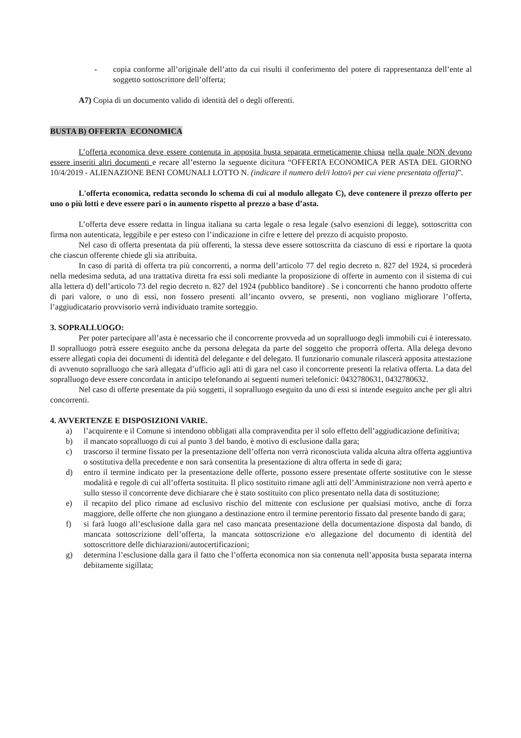- copia conforme all’originale dell’atto da cui risulti il conferimento del potere di rappresentanza dell’ente al soggetto sottoscrittore dell’offerta;
A7) Copia di un documento valido di identità del o degli offerenti.
BUSTA B) OFFERTA ECONOMICA
L’offerta economica deve essere contenuta in apposita busta separata ermeticamente chiusa nella quale NON devono essere inseriti altri documenti e recare all’esterno la seguente dicitura “OFFERTA ECONOMICA PER ASTA DEL GIORNO 10/4/2019 - ALIENAZIONE BENI COMUNALI LOTTO N. (indicare il numero del/i lotto/i per cui viene presentata offerta)”.
L'offerta economica, redatta secondo lo schema di cui al modulo allegato C), deve contenere il prezzo offerto per uno o più lotti e deve essere pari o in aumento rispetto al prezzo a base d’asta.
L’offerta deve essere redatta in lingua italiana su carta legale o resa legale (salvo esenzioni di legge), sottoscritta con firma non autenticata, leggibile e per esteso con l’indicazione in cifre e lettere del prezzo di acquisto proposto.
Nel caso di offerta presentata da più offerenti, la stessa deve essere sottoscritta da ciascuno di essi e riportare la quota che ciascun offerente chiede gli sia attribuita.
In caso di parità di offerta tra più concorrenti, a norma dell’articolo 77 del regio decreto n. 827 del 1924, si procederà nella medesima seduta, ad una trattativa diretta fra essi soli mediante la proposizione di offerte in aumento con il sistema di cui alla lettera d) dell’articolo 73 del regio decreto n. 827 del 1924 (pubblico banditore) . Se i concorrenti che hanno prodotto offerte di pari valore, o uno di essi, non fossero presenti all’incanto ovvero, se presenti, non vogliano migliorare l’offerta, l’aggiudicatario provvisorio verrà individuato tramite sorteggio.
3. SOPRALLUOGO:
Per poter partecipare all’asta è necessario che il concorrente provveda ad un sopralluogo degli immobili cui è interessato. Il sopralluogo potrà essere eseguito anche da persona delegata da parte del soggetto che proporrà offerta. Alla delega devono essere allegati copia dei documenti di identità del delegante e del delegato. Il funzionario comunale rilascerà apposita attestazione di avvenuto sopralluogo che sarà allegata d’ufficio agli atti di gara nel caso il concorrente presenti la relativa offerta. La data del sopralluogo deve essere concordata in anticipo telefonando ai seguenti numeri telefonici: 0432780631, 0432780632.
Nel caso di offerte presentate da più soggetti, il sopralluogo eseguito da uno di essi si intende eseguito anche per gli altri concorrenti.
4. AVVERTENZE E DISPOSIZIONI VARIE.
a) l’acquirente e il Comune si intendono obbligati alla compravendita per il solo effetto dell’aggiudicazione definitiva;
b) il mancato sopralluogo di cui al punto 3 del bando, è motivo di esclusione dalla gara;
c) trascorso il termine fissato per la presentazione dell’offerta non verrà riconosciuta valida alcuna altra offerta aggiuntiva o sostitutiva della precedente e non sarà consentita la presentazione di altra offerta in sede di gara;
d) entro il termine indicato per la presentazione delle offerte, possono essere presentate offerte sostitutive con le stesse modalità e regole di cui all’offerta sostituita. Il plico sostituito rimane agli atti dell’Amministrazione non verrà aperto e sullo stesso il concorrente deve dichiarare che è stato sostituito con plico presentato nella data di sostituzione;
e) il recapito del plico rimane ad esclusivo rischio del mittente con esclusione per qualsiasi motivo, anche di forza maggiore, delle offerte che non giungano a destinazione entro il termine perentorio fissato dal presente bando di gara;
f) si farà luogo all’esclusione dalla gara nel caso mancata presentazione della documentazione disposta dal bando, di mancata sottoscrizione dell’offerta, la mancata sottoscrizione e/o allegazione del documento di identità del sottoscrittore delle dichiarazioni/autocertificazioni;
g) determina l’esclusione dalla gara il fatto che l’offerta economica non sia contenuta nell’apposita busta separata interna debitamente sigillata;